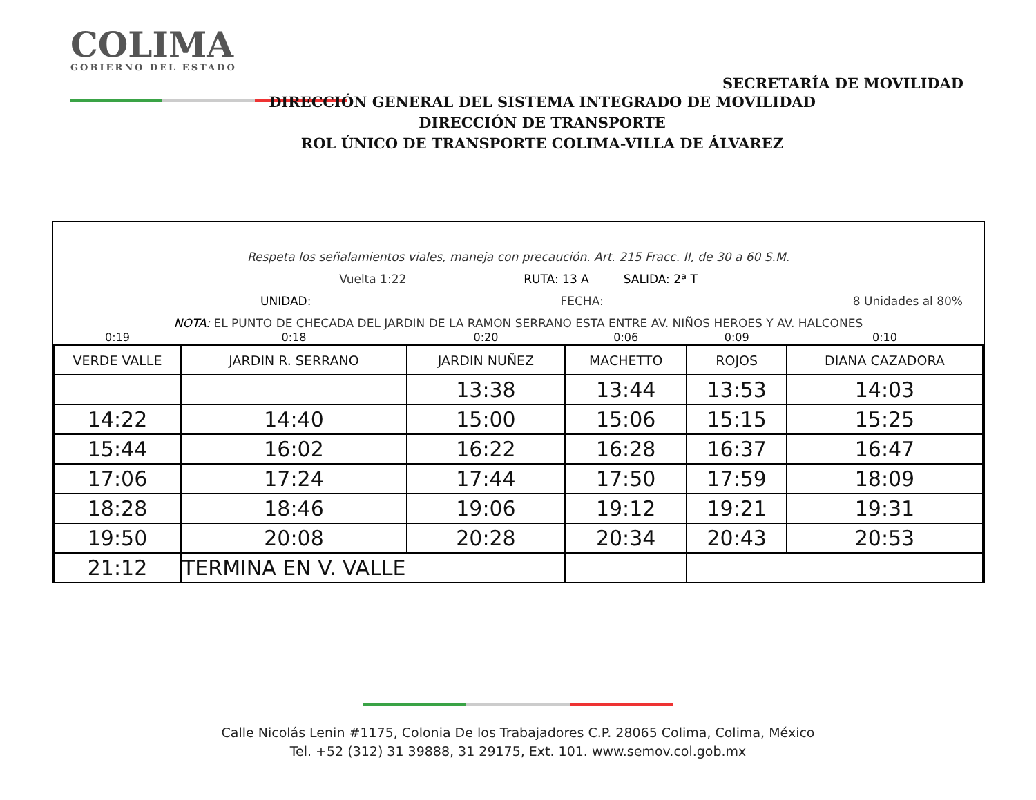COLIMA
GOBIERNO DEL ESTADO
SECRETARÍA DE MOVILIDAD
DIRECCIÓN GENERAL DEL SISTEMA INTEGRADO DE MOVILIDAD
DIRECCIÓN DE TRANSPORTE
ROL ÚNICO DE TRANSPORTE COLIMA-VILLA DE ÁLVAREZ
Respeta los señalamientos viales, maneja con precaución. Art. 215 Fracc. II, de 30 a 60 S.M.
Vuelta 1:22 RUTA: 13 A SALIDA: 2ª T
UNIDAD: FECHA: 8 Unidades al 80%
NOTA: EL PUNTO DE CHECADA DEL JARDIN DE LA RAMON SERRANO ESTA ENTRE AV. NIÑOS HEROES Y AV. HALCONES
| 0:19 | 0:18 | 0:20 | 0:06 | 0:09 | 0:10 |
| VERDE VALLE | JARDIN R. SERRANO | JARDIN NUÑEZ | MACHETTO | ROJOS | DIANA CAZADORA |
| | | 13:38 | 13:44 | 13:53 | 14:03 |
| 14:22 | 14:40 | 15:00 | 15:06 | 15:15 | 15:25 |
| 15:44 | 16:02 | 16:22 | 16:28 | 16:37 | 16:47 |
| 17:06 | 17:24 | 17:44 | 17:50 | 17:59 | 18:09 |
| 18:28 | 18:46 | 19:06 | 19:12 | 19:21 | 19:31 |
| 19:50 | 20:08 | 20:28 | 20:34 | 20:43 | 20:53 |
| 21:12 | TERMINA EN V. VALLE | | | | |
Calle Nicolás Lenin #1175, Colonia De los Trabajadores C.P. 28065 Colima, Colima, México
Tel. +52 (312) 31 39888, 31 29175, Ext. 101. www.semov.col.gob.mx